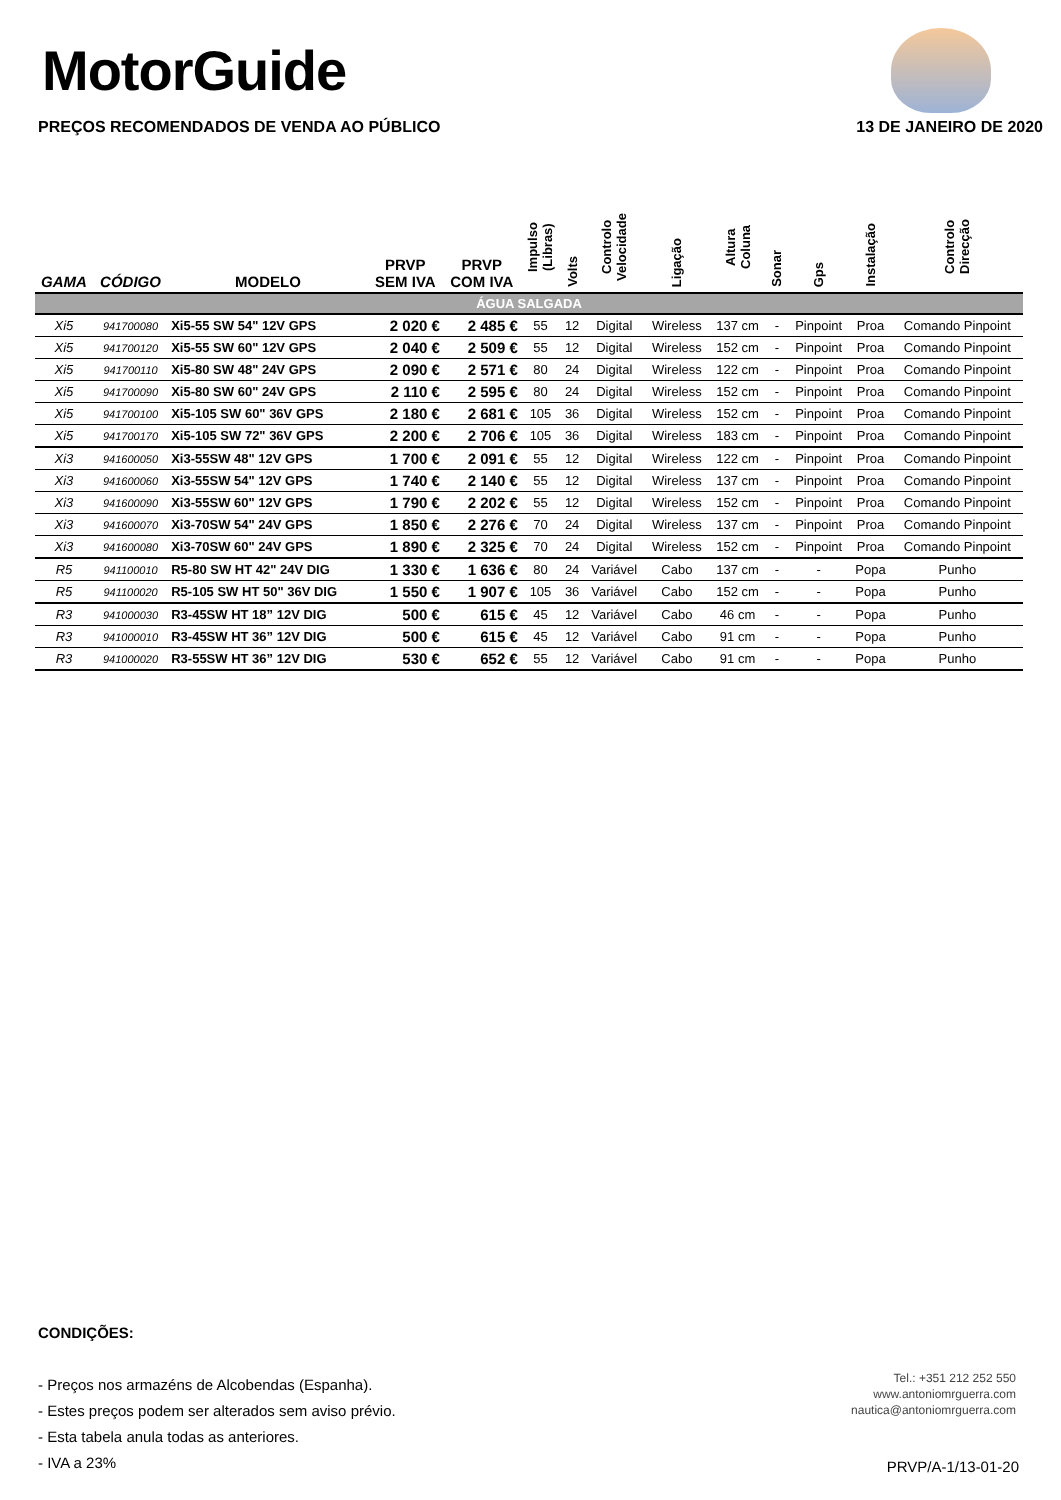MotorGuide
PREÇOS RECOMENDADOS DE VENDA AO PÚBLICO 13 DE JANEIRO DE 2020
| GAMA | CÓDIGO | MODELO | PRVP SEM IVA | PRVP COM IVA | Impulso (Libras) | Volts | Controlo Velocidade | Ligação | Altura Coluna | Sonar | Gps | Instalação | Controlo Direcção |
| --- | --- | --- | --- | --- | --- | --- | --- | --- | --- | --- | --- | --- | --- |
| ÁGUA SALGADA | | | | | | | | | | | | | |
| Xi5 | 941700080 | Xi5-55 SW 54" 12V GPS | 2 020 € | 2 485 € | 55 | 12 | Digital | Wireless | 137 cm | - | Pinpoint | Proa | Comando Pinpoint |
| Xi5 | 941700120 | Xi5-55 SW 60" 12V GPS | 2 040 € | 2 509 € | 55 | 12 | Digital | Wireless | 152 cm | - | Pinpoint | Proa | Comando Pinpoint |
| Xi5 | 941700110 | Xi5-80 SW 48" 24V GPS | 2 090 € | 2 571 € | 80 | 24 | Digital | Wireless | 122 cm | - | Pinpoint | Proa | Comando Pinpoint |
| Xi5 | 941700090 | Xi5-80 SW 60" 24V GPS | 2 110 € | 2 595 € | 80 | 24 | Digital | Wireless | 152 cm | - | Pinpoint | Proa | Comando Pinpoint |
| Xi5 | 941700100 | Xi5-105 SW 60" 36V GPS | 2 180 € | 2 681 € | 105 | 36 | Digital | Wireless | 152 cm | - | Pinpoint | Proa | Comando Pinpoint |
| Xi5 | 941700170 | Xi5-105 SW 72" 36V GPS | 2 200 € | 2 706 € | 105 | 36 | Digital | Wireless | 183 cm | - | Pinpoint | Proa | Comando Pinpoint |
| Xi3 | 941600050 | Xi3-55SW 48" 12V GPS | 1 700 € | 2 091 € | 55 | 12 | Digital | Wireless | 122 cm | - | Pinpoint | Proa | Comando Pinpoint |
| Xi3 | 941600060 | Xi3-55SW 54" 12V GPS | 1 740 € | 2 140 € | 55 | 12 | Digital | Wireless | 137 cm | - | Pinpoint | Proa | Comando Pinpoint |
| Xi3 | 941600090 | Xi3-55SW 60" 12V GPS | 1 790 € | 2 202 € | 55 | 12 | Digital | Wireless | 152 cm | - | Pinpoint | Proa | Comando Pinpoint |
| Xi3 | 941600070 | Xi3-70SW 54" 24V GPS | 1 850 € | 2 276 € | 70 | 24 | Digital | Wireless | 137 cm | - | Pinpoint | Proa | Comando Pinpoint |
| Xi3 | 941600080 | Xi3-70SW 60" 24V GPS | 1 890 € | 2 325 € | 70 | 24 | Digital | Wireless | 152 cm | - | Pinpoint | Proa | Comando Pinpoint |
| R5 | 941100010 | R5-80 SW HT 42" 24V DIG | 1 330 € | 1 636 € | 80 | 24 | Variável | Cabo | 137 cm | - | - | Popa | Punho |
| R5 | 941100020 | R5-105 SW HT 50" 36V DIG | 1 550 € | 1 907 € | 105 | 36 | Variável | Cabo | 152 cm | - | - | Popa | Punho |
| R3 | 941000030 | R3-45SW HT 18” 12V DIG | 500 € | 615 € | 45 | 12 | Variável | Cabo | 46 cm | - | - | Popa | Punho |
| R3 | 941000010 | R3-45SW HT 36” 12V DIG | 500 € | 615 € | 45 | 12 | Variável | Cabo | 91 cm | - | - | Popa | Punho |
| R3 | 941000020 | R3-55SW HT 36” 12V DIG | 530 € | 652 € | 55 | 12 | Variável | Cabo | 91 cm | - | - | Popa | Punho |
CONDIÇÕES:
- Preços nos armazéns de Alcobendas (Espanha).
- Estes preços podem ser alterados sem aviso prévio.
- Esta tabela anula todas as anteriores.
- IVA a 23%
Tel.: +351 212 252 550
www.antoniomrguerra.com
nautica@antoniomrguerra.com
PRVP/A-1/13-01-20